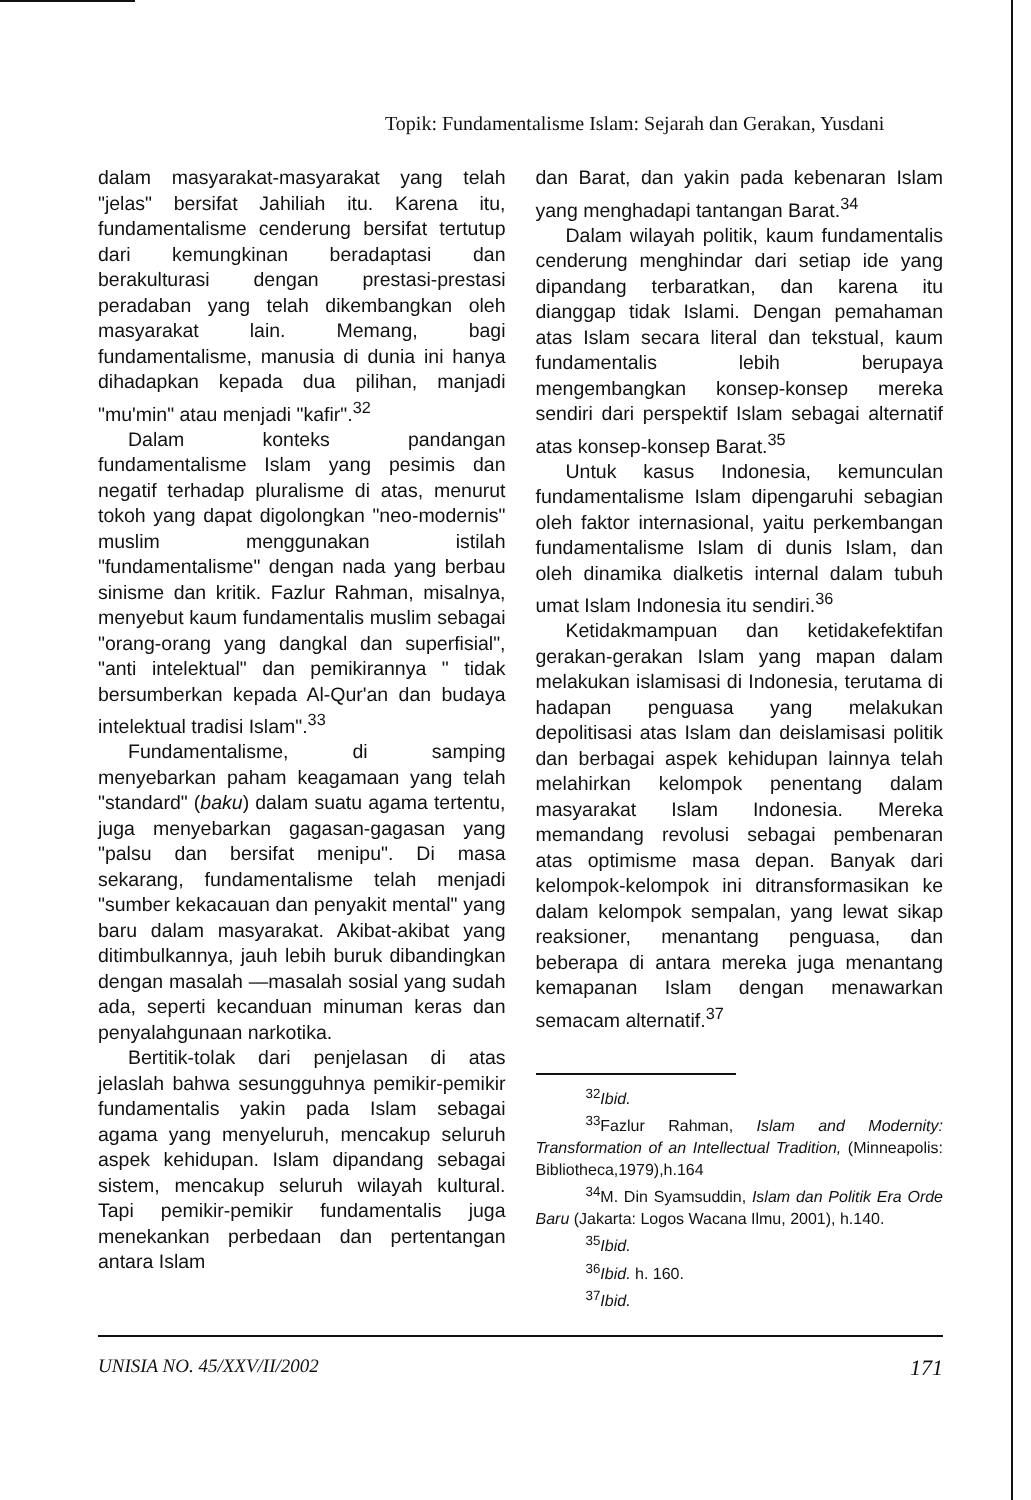Topik: Fundamentalisme Islam: Sejarah dan Gerakan, Yusdani
dalam masyarakat-masyarakat yang telah "jelas" bersifat Jahiliah itu. Karena itu, fundamentalisme cenderung bersifat tertutup dari kemungkinan beradaptasi dan berakulturasi dengan prestasi-prestasi peradaban yang telah dikembangkan oleh masyarakat lain. Memang, bagi fundamentalisme, manusia di dunia ini hanya dihadapkan kepada dua pilihan, manjadi "mu'min" atau menjadi "kafir".<sup>32</sup>
Dalam konteks pandangan fundamentalisme Islam yang pesimis dan negatif terhadap pluralisme di atas, menurut tokoh yang dapat digolongkan "neo-modernis" muslim menggunakan istilah "fundamentalisme" dengan nada yang berbau sinisme dan kritik. Fazlur Rahman, misalnya, menyebut kaum fundamentalis muslim sebagai "orang-orang yang dangkal dan superfisial", "anti intelektual" dan pemikirannya " tidak bersumberkan kepada Al-Qur'an dan budaya intelektual tradisi Islam".<sup>33</sup>
Fundamentalisme, di samping menyebarkan paham keagamaan yang telah "standard" (baku) dalam suatu agama tertentu, juga menyebarkan gagasan-gagasan yang "palsu dan bersifat menipu". Di masa sekarang, fundamentalisme telah menjadi "sumber kekacauan dan penyakit mental" yang baru dalam masyarakat. Akibat-akibat yang ditimbulkannya, jauh lebih buruk dibandingkan dengan masalah —masalah sosial yang sudah ada, seperti kecanduan minuman keras dan penyalahgunaan narkotika.
Bertitik-tolak dari penjelasan di atas jelaslah bahwa sesungguhnya pemikir-pemikir fundamentalis yakin pada Islam sebagai agama yang menyeluruh, mencakup seluruh aspek kehidupan. Islam dipandang sebagai sistem, mencakup seluruh wilayah kultural. Tapi pemikir-pemikir fundamentalis juga menekankan perbedaan dan pertentangan antara Islam
dan Barat, dan yakin pada kebenaran Islam yang menghadapi tantangan Barat.<sup>34</sup>
Dalam wilayah politik, kaum fundamentalis cenderung menghindar dari setiap ide yang dipandang terbaratkan, dan karena itu dianggap tidak Islami. Dengan pemahaman atas Islam secara literal dan tekstual, kaum fundamentalis lebih berupaya mengembangkan konsep-konsep mereka sendiri dari perspektif Islam sebagai alternatif atas konsep-konsep Barat.<sup>35</sup>
Untuk kasus Indonesia, kemunculan fundamentalisme Islam dipengaruhi sebagian oleh faktor internasional, yaitu perkembangan fundamentalisme Islam di dunis Islam, dan oleh dinamika dialketis internal dalam tubuh umat Islam Indonesia itu sendiri.<sup>36</sup>
Ketidakmampuan dan ketidakefektifan gerakan-gerakan Islam yang mapan dalam melakukan islamisasi di Indonesia, terutama di hadapan penguasa yang melakukan depolitisasi atas Islam dan deislamisasi politik dan berbagai aspek kehidupan lainnya telah melahirkan kelompok penentang dalam masyarakat Islam Indonesia. Mereka memandang revolusi sebagai pembenaran atas optimisme masa depan. Banyak dari kelompok-kelompok ini ditransformasikan ke dalam kelompok sempalan, yang lewat sikap reaksioner, menantang penguasa, dan beberapa di antara mereka juga menantang kemapanan Islam dengan menawarkan semacam alternatif.<sup>37</sup>
<sup>32</sup> Ibid.
<sup>33</sup> Fazlur Rahman, Islam and Modernity: Transformation of an Intellectual Tradition, (Minneapolis: Bibliotheca,1979),h.164
<sup>34</sup> M. Din Syamsuddin, Islam dan Politik Era Orde Baru (Jakarta: Logos Wacana Ilmu, 2001), h.140.
<sup>35</sup> Ibid.
<sup>36</sup> Ibid. h. 160.
<sup>37</sup> Ibid.
UNISIA NO. 45/XXV/II/2002 171